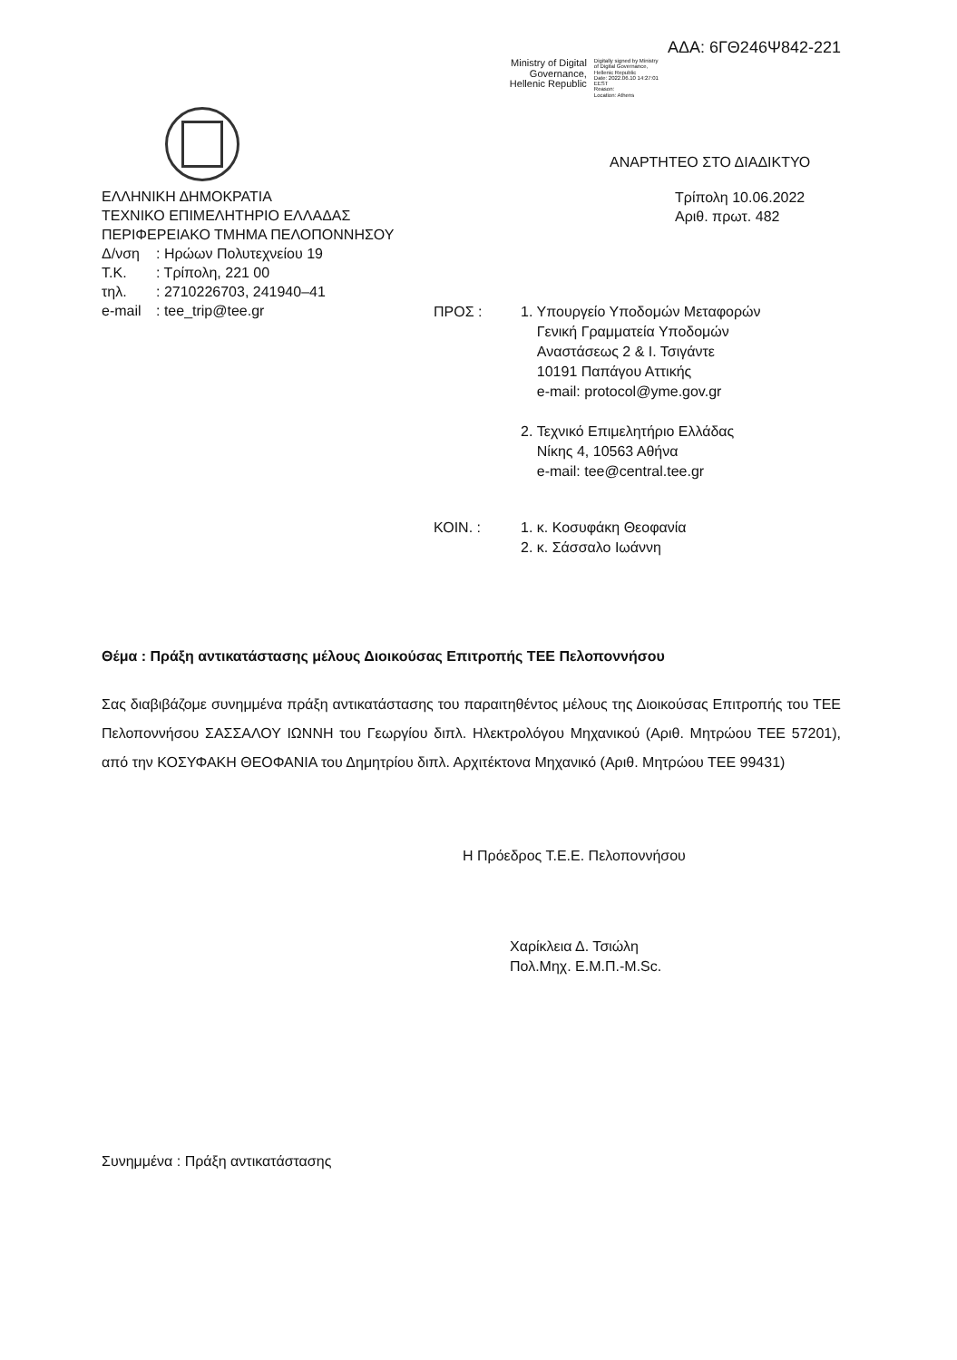Ministry of Digital
Governance,
Hellenic Republic
Digitally signed by Ministry
of Digital Governance,
Hellenic Republic
Date: 2022.06.10 14:27:01
EEST
Reason:
Location: Athens
ΑΔΑ: 6ΓΘ246Ψ842-221
ΕΛΛΗΝΙΚΗ ΔΗΜΟΚΡΑΤΙΑ
ΤΕΧΝΙΚΟ ΕΠΙΜΕΛΗΤΗΡΙΟ ΕΛΛΑΔΑΣ
ΠΕΡΙΦΕΡΕΙΑΚΟ ΤΜΗΜΑ ΠΕΛΟΠΟΝΝΗΣΟΥ
Δ/νση: Ηρώων Πολυτεχνείου 19
Τ.Κ.: Τρίπολη, 221 00
τηλ.: 2710226703, 241940–41
e-mail: tee_trip@tee.gr
ΑΝΑΡΤΗΤΕΟ ΣΤΟ ΔΙΑΔΙΚΤΥΟ
Τρίπολη 10.06.2022
Αριθ. πρωτ. 482
ΠΡΟΣ : 1. Υπουργείο Υποδομών Μεταφορών
Γενική Γραμματεία Υποδομών
Αναστάσεως 2 & Ι. Τσιγάντε
10191 Παπάγου Αττικής
e-mail: protocol@yme.gov.gr
2. Τεχνικό Επιμελητήριο Ελλάδας
Νίκης 4, 10563 Αθήνα
e-mail: tee@central.tee.gr
ΚΟΙΝ. : 1. κ. Κοσυφάκη Θεοφανία
2. κ. Σάσσαλο Ιωάννη
Θέμα : Πράξη αντικατάστασης μέλους Διοικούσας Επιτροπής ΤΕΕ Πελοποννήσου
Σας διαβιβάζομε συνημμένα πράξη αντικατάστασης του παραιτηθέντος μέλους της Διοικούσας Επιτροπής του ΤΕΕ Πελοποννήσου ΣΑΣΣΑΛΟΥ ΙΩΝΝΗ του Γεωργίου διπλ. Ηλεκτρολόγου Μηχανικού (Αριθ. Μητρώου ΤΕΕ 57201), από την ΚΟΣΥΦΑΚΗ ΘΕΟΦΑΝΙΑ του Δημητρίου διπλ. Αρχιτέκτονα Μηχανικό (Αριθ. Μητρώου ΤΕΕ 99431)
Η Πρόεδρος Τ.Ε.Ε. Πελοποννήσου
Χαρίκλεια Δ. Τσιώλη
Πολ.Μηχ. Ε.Μ.Π.-M.Sc.
Συνημμένα : Πράξη αντικατάστασης